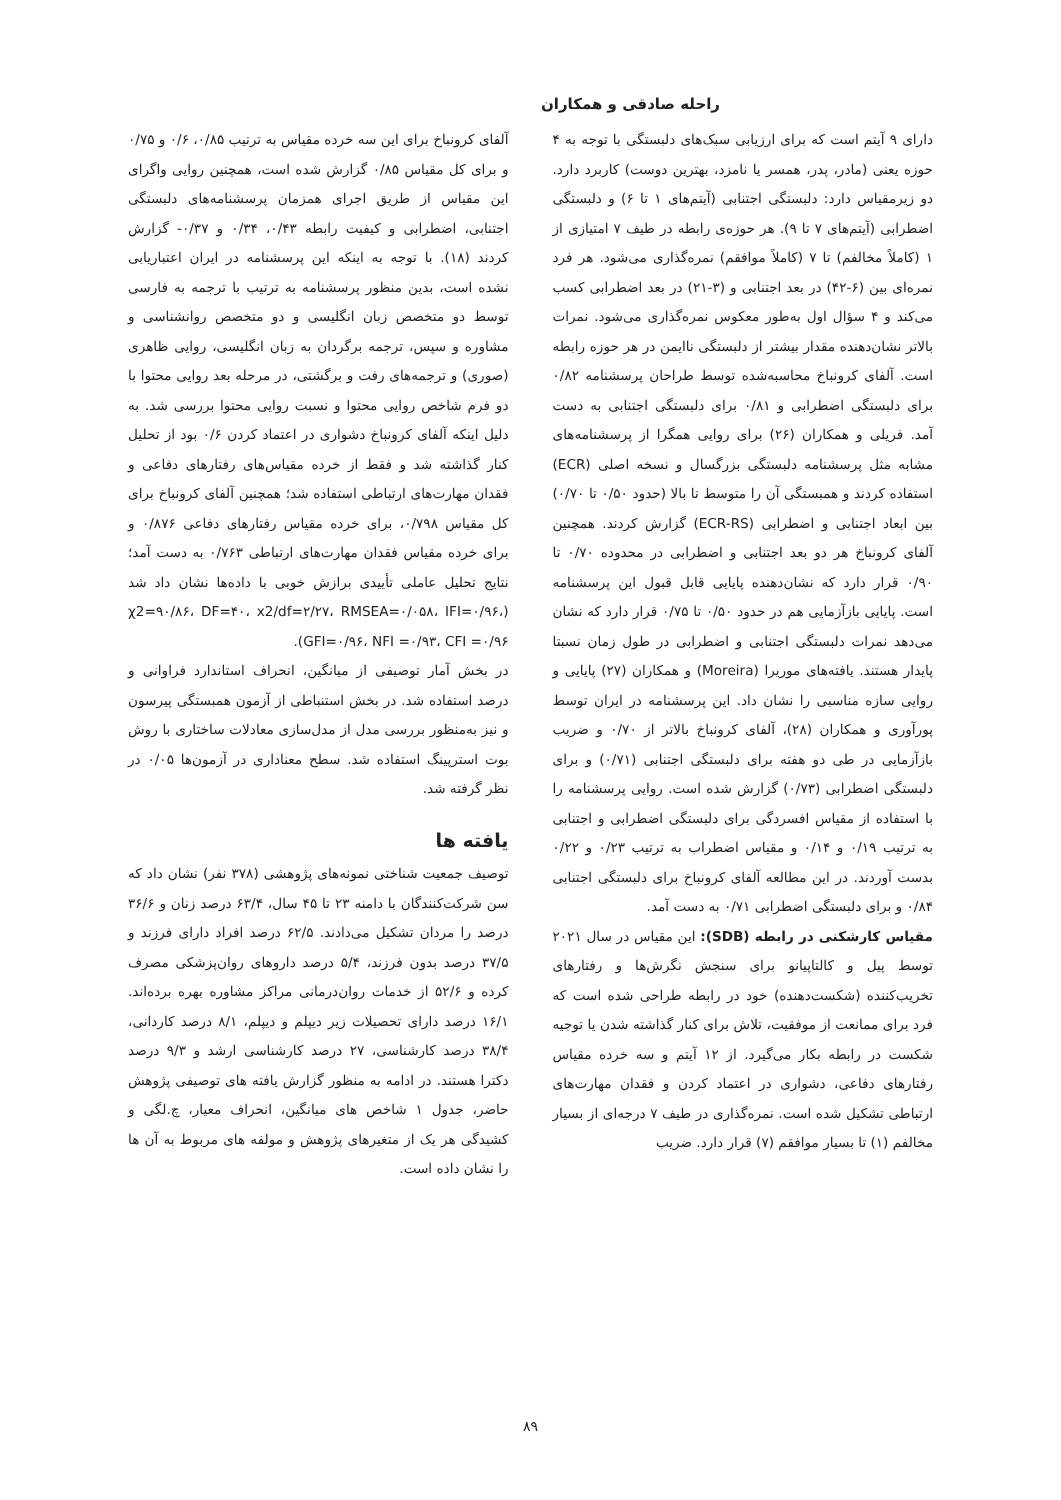راحله صادقی و همکاران
دارای ۹ آیتم است که برای ارزیابی سبک‌های دلبستگی با توجه به ۴ حوزه یعنی (مادر، پدر، همسر یا نامزد، بهترین دوست) کاربرد دارد. دو زیرمقیاس دارد: دلبستگی اجتنابی (آیتم‌های ۱ تا ۶) و دلبستگی اضطرابی (آیتم‌های ۷ تا ۹). هر حوزه‌ی رابطه در طیف ۷ امتیازی از ۱ (کاملاً مخالفم) تا ۷ (کاملاً موافقم) نمره‌گذاری می‌شود. هر فرد نمره‌ای بین (۶-۴۲) در بعد اجتنابی و (۳-۲۱) در بعد اضطرابی کسب می‌کند و ۴ سؤال اول به‌طور معکوس نمره‌گذاری می‌شود. نمرات بالاتر نشان‌دهنده مقدار بیشتر از دلبستگی ناایمن در هر حوزه رابطه است. آلفای کرونباخ محاسبه‌شده توسط طراحان پرسشنامه ۰/۸۲ برای دلبستگی اضطرابی و ۰/۸۱ برای دلبستگی اجتنابی به دست آمد. فریلی و همکاران (۲۶) برای روایی همگرا از پرسشنامه‌های مشابه مثل پرسشنامه دلبستگی بزرگسال و نسخه اصلی (ECR) استفاده کردند و همبستگی آن را متوسط تا بالا (حدود ۰/۵۰ تا ۰/۷۰) بین ابعاد اجتنابی و اضطرابی (ECR-RS) گزارش کردند. همچنین آلفای کرونباخ هر دو بعد اجتنابی و اضطرابی در محدوده ۰/۷۰ تا ۰/۹۰ قرار دارد که نشان‌دهنده پایایی قابل قبول این پرسشنامه است. پایایی بازآزمایی هم در حدود ۰/۵۰ تا ۰/۷۵ قرار دارد که نشان می‌دهد نمرات دلبستگی اجتنابی و اضطرابی در طول زمان نسبتا پایدار هستند. یافته‌های موریرا (Moreira) و همکاران (۲۷) پایایی و روایی سازه مناسبی را نشان داد. این پرسشنامه در ایران توسط پورآوری و همکاران (۲۸)، آلفای کرونباخ بالاتر از ۰/۷۰ و ضریب بازآزمایی در طی دو هفته برای دلبستگی اجتنابی (۰/۷۱) و برای دلبستگی اضطرابی (۰/۷۳) گزارش شده است. روایی پرسشنامه را با استفاده از مقیاس افسردگی برای دلبستگی اضطرابی و اجتنابی به ترتیب ۰/۱۹ و ۰/۱۴ و مقیاس اضطراب به ترتیب ۰/۲۳ و ۰/۲۲ بدست آوردند. در این مطالعه آلفای کرونباخ برای دلبستگی اجتنابی ۰/۸۴ و برای دلبستگی اضطرابی ۰/۷۱ به دست آمد.
مقیاس کارشکنی در رابطه (SDB): این مقیاس در سال ۲۰۲۱ توسط پیل و کالتاپیانو برای سنجش نگرش‌ها و رفتارهای تخریب‌کننده (شکست‌دهنده) خود در رابطه طراحی شده است که فرد برای ممانعت از موفقیت، تلاش برای کنار گذاشته شدن یا توجیه شکست در رابطه بکار می‌گیرد. از ۱۲ آیتم و سه خرده مقیاس رفتارهای دفاعی، دشواری در اعتماد کردن و فقدان مهارت‌های ارتباطی تشکیل شده است. نمره‌گذاری در طیف ۷ درجه‌ای از بسیار مخالفم (۱) تا بسیار موافقم (۷) قرار دارد. ضریب
آلفای کرونباخ برای این سه خرده مقیاس به ترتیب ۰/۸۵، ۰/۶ و ۰/۷۵ و برای کل مقیاس ۰/۸۵ گزارش شده است، همچنین روایی واگرای این مقیاس از طریق اجرای همزمان پرسشنامه‌های دلبستگی اجتنابی، اضطرابی و کیفیت رابطه ۰/۴۳، ۰/۳۴ و ۰/۳۷- گزارش کردند (۱۸). با توجه به اینکه این پرسشنامه در ایران اعتباریابی نشده است، بدین منظور پرسشنامه به ترتیب با ترجمه به فارسی توسط دو متخصص زبان انگلیسی و دو متخصص روانشناسی و مشاوره و سپس، ترجمه برگردان به زبان انگلیسی، روایی ظاهری (صوری) و ترجمه‌های رفت و برگشتی، در مرحله بعد روایی محتوا با دو فرم شاخص روایی محتوا و نسبت روایی محتوا بررسی شد. به دلیل اینکه آلفای کرونباخ دشواری در اعتماد کردن ۰/۶ بود از تحلیل کنار گذاشته شد و فقط از خرده مقیاس‌های رفتارهای دفاعی و فقدان مهارت‌های ارتباطی استفاده شد؛ همچنین آلفای کرونباخ برای کل مقیاس ۰/۷۹۸، برای خرده مقیاس رفتارهای دفاعی ۰/۸۷۶ و برای خرده مقیاس فقدان مهارت‌های ارتباطی ۰/۷۶۳ به دست آمد؛ نتایج تحلیل عاملی تأییدی برازش خوبی با داده‌ها نشان داد شد (χ2=۹۰/۸۶، DF=۴۰، x2/df=۲/۲۷، RMSEA=۰/۰۵۸، IFI=۰/۹۶، GFI=۰/۹۶، NFI =۰/۹۳، CFI =۰/۹۶).
در بخش آمار توصیفی از میانگین، انحراف استاندارد فراوانی و درصد استفاده شد. در بخش استنباطی از آزمون همبستگی پیرسون و نیز به‌منظور بررسی مدل از مدل‌سازی معادلات ساختاری با روش بوت استرپینگ استفاده شد. سطح معناداری در آزمون‌ها ۰/۰۵ در نظر گرفته شد.
یافته ها
توصیف جمعیت شناختی نمونه‌های پژوهشی (۳۷۸ نفر) نشان داد که سن شرکت‌کنندگان با دامنه ۲۳ تا ۴۵ سال، ۶۳/۴ درصد زنان و ۳۶/۶ درصد را مردان تشکیل می‌دادند. ۶۲/۵ درصد افراد دارای فرزند و ۳۷/۵ درصد بدون فرزند، ۵/۴ درصد داروهای روان‌پزشکی مصرف کرده و ۵۲/۶ از خدمات روان‌درمانی مراکز مشاوره بهره برده‌اند. ۱۶/۱ درصد دارای تحصیلات زیر دیپلم و دیپلم، ۸/۱ درصد کاردانی، ۳۸/۴ درصد کارشناسی، ۲۷ درصد کارشناسی ارشد و ۹/۳ درصد دکترا هستند. در ادامه به منظور گزارش یافته های توصیفی پژوهش حاضر، جدول ۱ شاخص های میانگین، انحراف معیار، چ.لگی و کشیدگی هر یک از متغیرهای پژوهش و مولفه های مربوط به آن ها را نشان داده است.
۸۹